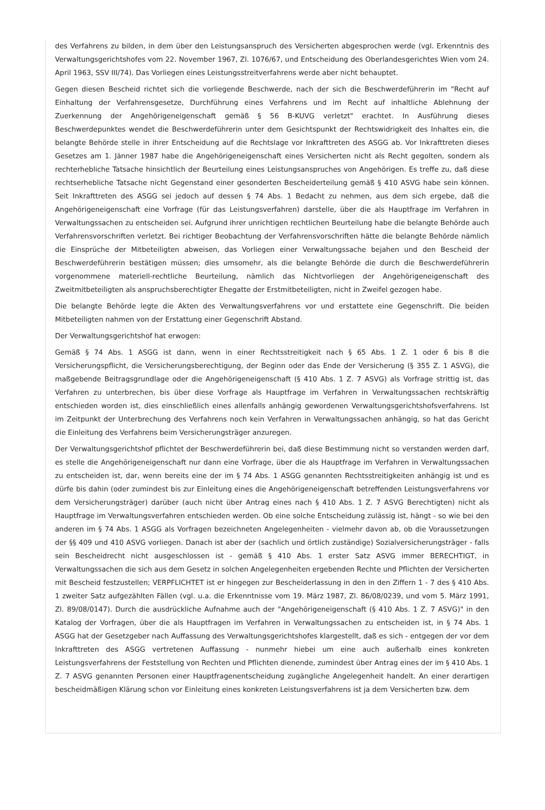des Verfahrens zu bilden, in dem über den Leistungsanspruch des Versicherten abgesprochen werde (vgl. Erkenntnis des Verwaltungsgerichtshofes vom 22. November 1967, Zl. 1076/67, und Entscheidung des Oberlandesgerichtes Wien vom 24. April 1963, SSV III/74). Das Vorliegen eines Leistungsstreitverfahrens werde aber nicht behauptet.
Gegen diesen Bescheid richtet sich die vorliegende Beschwerde, nach der sich die Beschwerdeführerin im "Recht auf Einhaltung der Verfahrensgesetze, Durchführung eines Verfahrens und im Recht auf inhaltliche Ablehnung der Zuerkennung der Angehörigeneigenschaft gemäß § 56 B-KUVG verletzt" erachtet. In Ausführung dieses Beschwerdepunktes wendet die Beschwerdeführerin unter dem Gesichtspunkt der Rechtswidrigkeit des Inhaltes ein, die belangte Behörde stelle in ihrer Entscheidung auf die Rechtslage vor Inkrafttreten des ASGG ab. Vor Inkrafttreten dieses Gesetzes am 1. Jänner 1987 habe die Angehörigeneigenschaft eines Versicherten nicht als Recht gegolten, sondern als rechterhebliche Tatsache hinsichtlich der Beurteilung eines Leistungsanspruches von Angehörigen. Es treffe zu, daß diese rechtserhebliche Tatsache nicht Gegenstand einer gesonderten Bescheiderteilung gemäß § 410 ASVG habe sein können. Seit Inkrafttreten des ASGG sei jedoch auf dessen § 74 Abs. 1 Bedacht zu nehmen, aus dem sich ergebe, daß die Angehörigeneigenschaft eine Vorfrage (für das Leistungsverfahren) darstelle, über die als Hauptfrage im Verfahren in Verwaltungssachen zu entscheiden sei. Aufgrund ihrer unrichtigen rechtlichen Beurteilung habe die belangte Behörde auch Verfahrensvorschriften verletzt. Bei richtiger Beobachtung der Verfahrensvorschriften hätte die belangte Behörde nämlich die Einsprüche der Mitbeteiligten abweisen, das Vorliegen einer Verwaltungssache bejahen und den Bescheid der Beschwerdeführerin bestätigen müssen; dies umsomehr, als die belangte Behörde die durch die Beschwerdeführerin vorgenommene materiell-rechtliche Beurteilung, nämlich das Nichtvorliegen der Angehörigeneigenschaft des Zweitmitbeteiligten als anspruchsberechtigter Ehegatte der Erstmitbeteiligten, nicht in Zweifel gezogen habe.
Die belangte Behörde legte die Akten des Verwaltungsverfahrens vor und erstattete eine Gegenschrift. Die beiden Mitbeteiligten nahmen von der Erstattung einer Gegenschrift Abstand.
Der Verwaltungsgerichtshof hat erwogen:
Gemäß § 74 Abs. 1 ASGG ist dann, wenn in einer Rechtsstreitigkeit nach § 65 Abs. 1 Z. 1 oder 6 bis 8 die Versicherungspflicht, die Versicherungsberechtigung, der Beginn oder das Ende der Versicherung (§ 355 Z. 1 ASVG), die maßgebende Beitragsgrundlage oder die Angehörigeneigenschaft (§ 410 Abs. 1 Z. 7 ASVG) als Vorfrage strittig ist, das Verfahren zu unterbrechen, bis über diese Vorfrage als Hauptfrage im Verfahren in Verwaltungssachen rechtskräftig entschieden worden ist, dies einschließlich eines allenfalls anhängig gewordenen Verwaltungsgerichtshofsverfahrens. Ist im Zeitpunkt der Unterbrechung des Verfahrens noch kein Verfahren in Verwaltungssachen anhängig, so hat das Gericht die Einleitung des Verfahrens beim Versicherungsträger anzuregen.
Der Verwaltungsgerichtshof pflichtet der Beschwerdeführerin bei, daß diese Bestimmung nicht so verstanden werden darf, es stelle die Angehörigeneigenschaft nur dann eine Vorfrage, über die als Hauptfrage im Verfahren in Verwaltungssachen zu entscheiden ist, dar, wenn bereits eine der im § 74 Abs. 1 ASGG genannten Rechtsstreitigkeiten anhängig ist und es dürfe bis dahin (oder zumindest bis zur Einleitung eines die Angehörigeneigenschaft betreffenden Leistungsverfahrens vor dem Versicherungsträger) darüber (auch nicht über Antrag eines nach § 410 Abs. 1 Z. 7 ASVG Berechtigten) nicht als Hauptfrage im Verwaltungsverfahren entschieden werden. Ob eine solche Entscheidung zulässig ist, hängt - so wie bei den anderen im § 74 Abs. 1 ASGG als Vorfragen bezeichneten Angelegenheiten - vielmehr davon ab, ob die Voraussetzungen der §§ 409 und 410 ASVG vorliegen. Danach ist aber der (sachlich und örtlich zuständige) Sozialversicherungsträger - falls sein Bescheidrecht nicht ausgeschlossen ist - gemäß § 410 Abs. 1 erster Satz ASVG immer BERECHTIGT, in Verwaltungssachen die sich aus dem Gesetz in solchen Angelegenheiten ergebenden Rechte und Pflichten der Versicherten mit Bescheid festzustellen; VERPFLICHTET ist er hingegen zur Bescheiderlassung in den in den Ziffern 1 - 7 des § 410 Abs. 1 zweiter Satz aufgezählten Fällen (vgl. u.a. die Erkenntnisse vom 19. März 1987, Zl. 86/08/0239, und vom 5. März 1991, Zl. 89/08/0147). Durch die ausdrückliche Aufnahme auch der "Angehörigeneigenschaft (§ 410 Abs. 1 Z. 7 ASVG)" in den Katalog der Vorfragen, über die als Hauptfragen im Verfahren in Verwaltungssachen zu entscheiden ist, in § 74 Abs. 1 ASGG hat der Gesetzgeber nach Auffassung des Verwaltungsgerichtshofes klargestellt, daß es sich - entgegen der vor dem Inkrafttreten des ASGG vertretenen Auffassung - nunmehr hiebei um eine auch außerhalb eines konkreten Leistungsverfahrens der Feststellung von Rechten und Pflichten dienende, zumindest über Antrag eines der im § 410 Abs. 1 Z. 7 ASVG genannten Personen einer Hauptfragenentscheidung zugängliche Angelegenheit handelt. An einer derartigen bescheidmäßigen Klärung schon vor Einleitung eines konkreten Leistungsverfahrens ist ja dem Versicherten bzw. dem